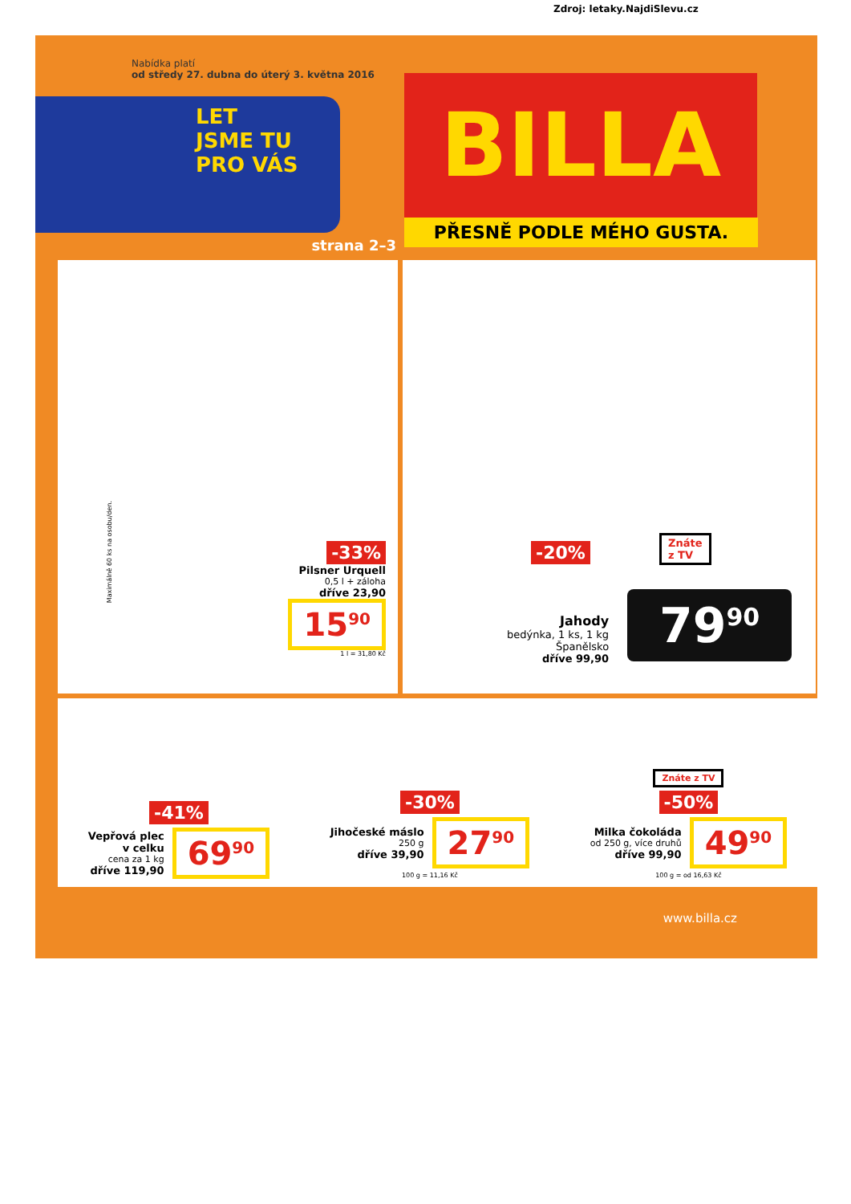Zdroj: letaky.NajdiSlevu.cz
Nabídka platí
od středy 27. dubna do úterý 3. května 2016
LET
JSME TU
PRO VÁS
strana 2–3
BILLA
PŘESNĚ PODLE MÉHO GUSTA.
Maximálně 60 ks na osobu/den.
-33%
Pilsner Urquell
0,5 l + záloha
dříve 23,90
15<sup>90</sup>
1 l = 31,80 Kč
-20%
Znáte
z TV
Jahody
bedýnka, 1 ks, 1 kg
Španělsko
dříve 99,90
79<sup>90</sup>
-41%
Vepřová plec
v celku
cena za 1 kg
dříve 119,90
69<sup>90</sup>
-30%
Jihočeské máslo
250 g
dříve 39,90
27<sup>90</sup>
100 g = 11,16 Kč
Znáte z TV
-50%
Milka čokoláda
od 250 g, více druhů
dříve 99,90
49<sup>90</sup>
100 g = od 16,63 Kč
www.billa.cz